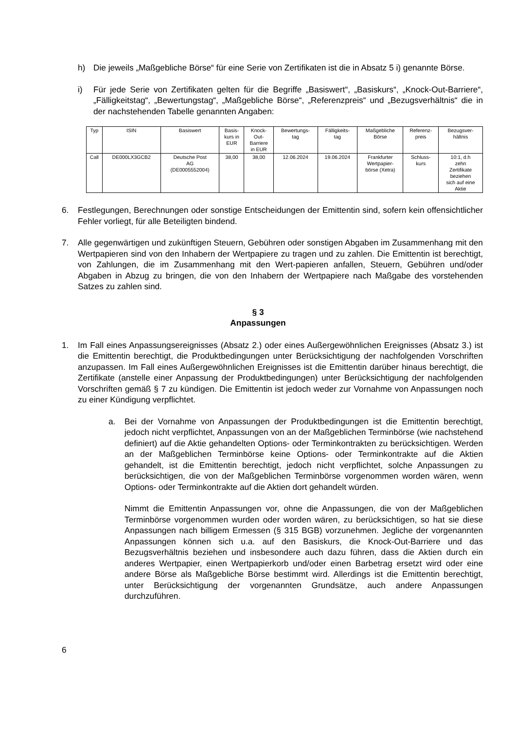h) Die jeweils „Maßgebliche Börse“ für eine Serie von Zertifikaten ist die in Absatz 5 i) genannte Börse.
i) Für jede Serie von Zertifikaten gelten für die Begriffe „Basiswert“, „Basiskurs“, „Knock-Out-Barriere“, „Fälligkeitstag“, „Bewertungstag“, „Maßgebliche Börse“, „Referenzpreis“ und „Bezugsverhältnis“ die in der nachstehenden Tabelle genannten Angaben:
| Typ | ISIN | Basiswert | Basis- kurs in EUR | Knock- Out- Barriere in EUR | Bewertungs- tag | Fälligkeits- tag | Maßgebliche Börse | Referenz- preis | Bezugsver- hältnis |
| Call | DE000LX3GCB2 | Deutsche Post AG (DE0005552004) | 38,00 | 38,00 | 12.06.2024 | 19.06.2024 | Frankfurter Wertpapier- börse (Xetra) | Schluss- kurs | 10:1, d.h zehn Zertifikate beziehen sich auf eine Aktie |
6. Festlegungen, Berechnungen oder sonstige Entscheidungen der Emittentin sind, sofern kein offensichtlicher Fehler vorliegt, für alle Beteiligten bindend.
7. Alle gegenwärtigen und zukünftigen Steuern, Gebühren oder sonstigen Abgaben im Zusammenhang mit den Wertpapieren sind von den Inhabern der Wertpapiere zu tragen und zu zahlen. Die Emittentin ist berechtigt, von Zahlungen, die im Zusammenhang mit den Wert-papieren anfallen, Steuern, Gebühren und/oder Abgaben in Abzug zu bringen, die von den Inhabern der Wertpapiere nach Maßgabe des vorstehenden Satzes zu zahlen sind.
§ 3
Anpassungen
1. Im Fall eines Anpassungsereignisses (Absatz 2.) oder eines Außergewöhnlichen Ereignisses (Absatz 3.) ist die Emittentin berechtigt, die Produktbedingungen unter Berücksichtigung der nachfolgenden Vorschriften anzupassen. Im Fall eines Außergewöhnlichen Ereignisses ist die Emittentin darüber hinaus berechtigt, die Zertifikate (anstelle einer Anpassung der Produktbedingungen) unter Berücksichtigung der nachfolgenden Vorschriften gemäß § 7 zu kündigen. Die Emittentin ist jedoch weder zur Vornahme von Anpassungen noch zu einer Kündigung verpflichtet.
a. Bei der Vornahme von Anpassungen der Produktbedingungen ist die Emittentin berechtigt, jedoch nicht verpflichtet, Anpassungen von an der Maßgeblichen Terminbörse (wie nachstehend definiert) auf die Aktie gehandelten Options- oder Terminkontrakten zu berücksichtigen. Werden an der Maßgeblichen Terminbörse keine Options- oder Terminkontrakte auf die Aktien gehandelt, ist die Emittentin berechtigt, jedoch nicht verpflichtet, solche Anpassungen zu berücksichtigen, die von der Maßgeblichen Terminbörse vorgenommen worden wären, wenn Options- oder Terminkontrakte auf die Aktien dort gehandelt würden.
Nimmt die Emittentin Anpassungen vor, ohne die Anpassungen, die von der Maßgeblichen Terminbörse vorgenommen wurden oder worden wären, zu berücksichtigen, so hat sie diese Anpassungen nach billigem Ermessen (§ 315 BGB) vorzunehmen. Jegliche der vorgenannten Anpassungen können sich u.a. auf den Basiskurs, die Knock-Out-Barriere und das Bezugsverhältnis beziehen und insbesondere auch dazu führen, dass die Aktien durch ein anderes Wertpapier, einen Wertpapierkorb und/oder einen Barbetrag ersetzt wird oder eine andere Börse als Maßgebliche Börse bestimmt wird. Allerdings ist die Emittentin berechtigt, unter Berücksichtigung der vorgenannten Grundsätze, auch andere Anpassungen durchzuführen.
6